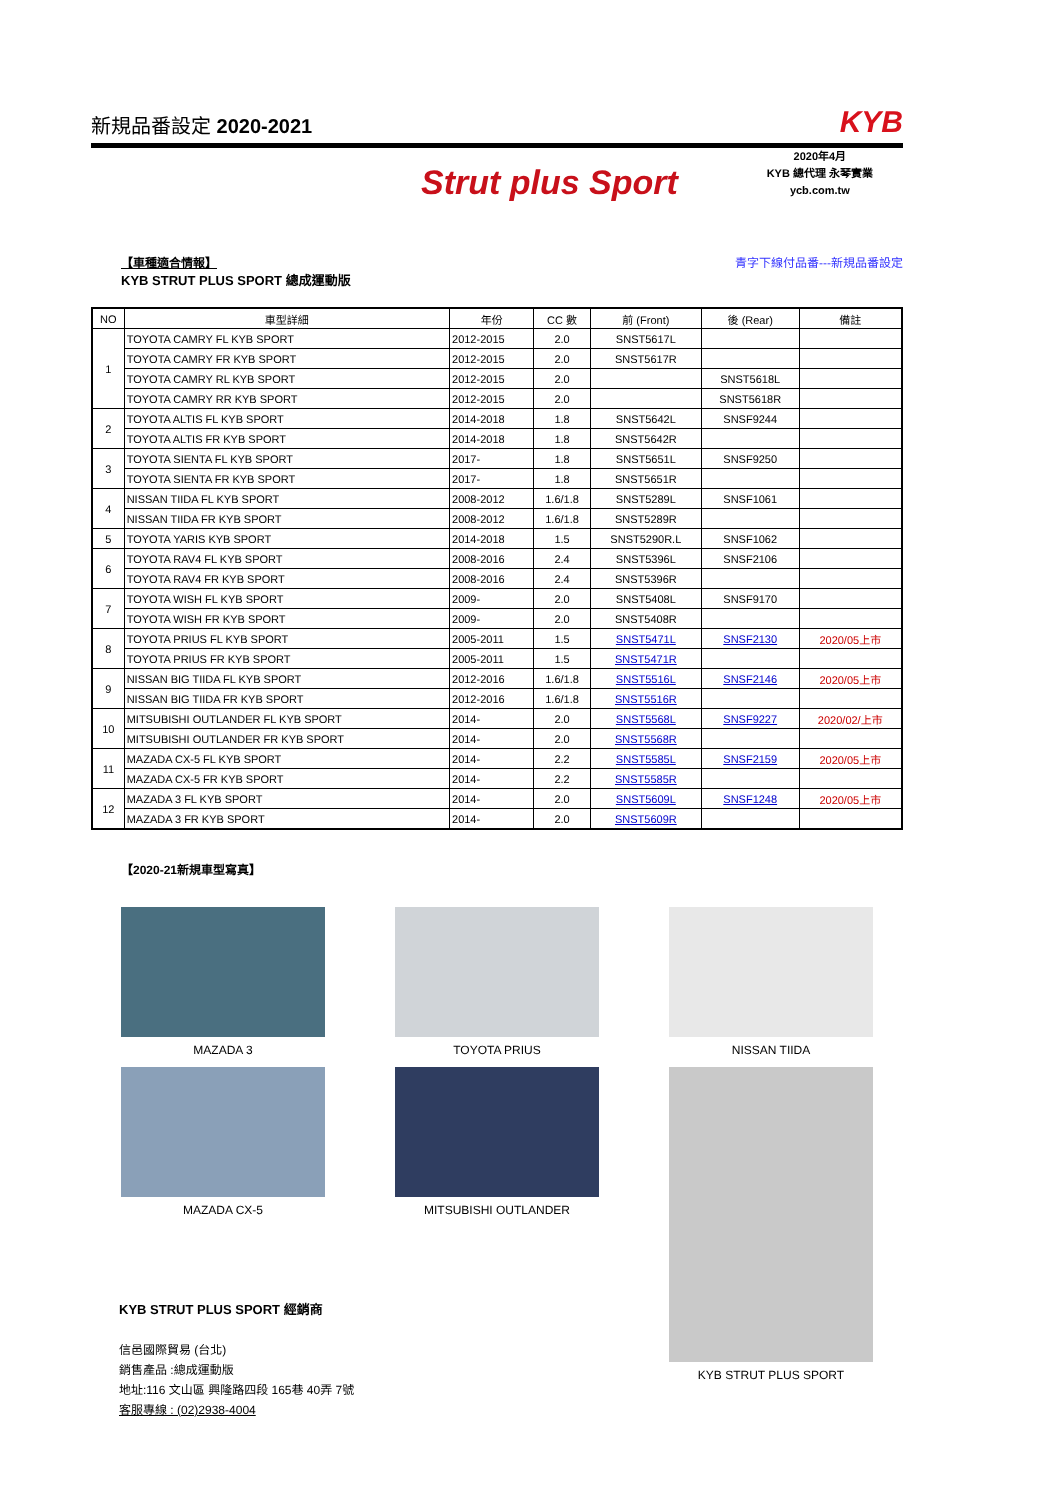新規品番設定 2020-2021
KYB
Strut plus Sport
2020年4月
KYB 總代理 永琴實業
ycb.com.tw
【車種適合情報】
KYB STRUT PLUS SPORT 總成運動版
青字下線付品番---新規品番設定
| NO | 車型詳細 | 年份 | CC 數 | 前 (Front) | 後 (Rear) | 備註 |
| --- | --- | --- | --- | --- | --- | --- |
| 1 | TOYOTA CAMRY FL KYB SPORT | 2012-2015 | 2.0 | SNST5617L | | |
| | TOYOTA CAMRY FR KYB SPORT | 2012-2015 | 2.0 | SNST5617R | | |
| | TOYOTA CAMRY RL KYB SPORT | 2012-2015 | 2.0 | | SNST5618L | |
| | TOYOTA CAMRY RR KYB SPORT | 2012-2015 | 2.0 | | SNST5618R | |
| 2 | TOYOTA ALTIS FL KYB SPORT | 2014-2018 | 1.8 | SNST5642L | SNSF9244 | |
| | TOYOTA ALTIS FR KYB SPORT | 2014-2018 | 1.8 | SNST5642R | | |
| 3 | TOYOTA SIENTA FL KYB SPORT | 2017- | 1.8 | SNST5651L | SNSF9250 | |
| | TOYOTA SIENTA FR KYB SPORT | 2017- | 1.8 | SNST5651R | | |
| 4 | NISSAN TIIDA FL KYB SPORT | 2008-2012 | 1.6/1.8 | SNST5289L | SNSF1061 | |
| | NISSAN TIIDA FR KYB SPORT | 2008-2012 | 1.6/1.8 | SNST5289R | | |
| 5 | TOYOTA YARIS KYB SPORT | 2014-2018 | 1.5 | SNST5290R.L | SNSF1062 | |
| 6 | TOYOTA RAV4 FL KYB SPORT | 2008-2016 | 2.4 | SNST5396L | SNSF2106 | |
| | TOYOTA RAV4 FR KYB SPORT | 2008-2016 | 2.4 | SNST5396R | | |
| 7 | TOYOTA WISH FL KYB SPORT | 2009- | 2.0 | SNST5408L | SNSF9170 | |
| | TOYOTA WISH FR KYB SPORT | 2009- | 2.0 | SNST5408R | | |
| 8 | TOYOTA PRIUS FL KYB SPORT | 2005-2011 | 1.5 | SNST5471L | SNSF2130 | 2020/05上市 |
| | TOYOTA PRIUS FR KYB SPORT | 2005-2011 | 1.5 | SNST5471R | | |
| 9 | NISSAN BIG TIIDA FL KYB SPORT | 2012-2016 | 1.6/1.8 | SNST5516L | SNSF2146 | 2020/05上市 |
| | NISSAN BIG TIIDA FR KYB SPORT | 2012-2016 | 1.6/1.8 | SNST5516R | | |
| 10 | MITSUBISHI OUTLANDER FL KYB SPORT | 2014- | 2.0 | SNST5568L | SNSF9227 | 2020/02/上市 |
| | MITSUBISHI OUTLANDER FR KYB SPORT | 2014- | 2.0 | SNST5568R | | |
| 11 | MAZADA CX-5 FL KYB SPORT | 2014- | 2.2 | SNST5585L | SNSF2159 | 2020/05上市 |
| | MAZADA CX-5 FR KYB SPORT | 2014- | 2.2 | SNST5585R | | |
| 12 | MAZADA 3 FL KYB SPORT | 2014- | 2.0 | SNST5609L | SNSF1248 | 2020/05上市 |
| | MAZADA 3 FR KYB SPORT | 2014- | 2.0 | SNST5609R | | |
【2020-21新規車型寫真】
MAZADA 3
TOYOTA PRIUS
NISSAN TIIDA
MAZADA CX-5
MITSUBISHI OUTLANDER
KYB STRUT PLUS SPORT
KYB STRUT PLUS SPORT 經銷商
信邑國際貿易 (台北)
銷售產品 :總成運動版
地址:116 文山區 興隆路四段 165巷 40弄 7號
客服專線 : (02)2938-4004